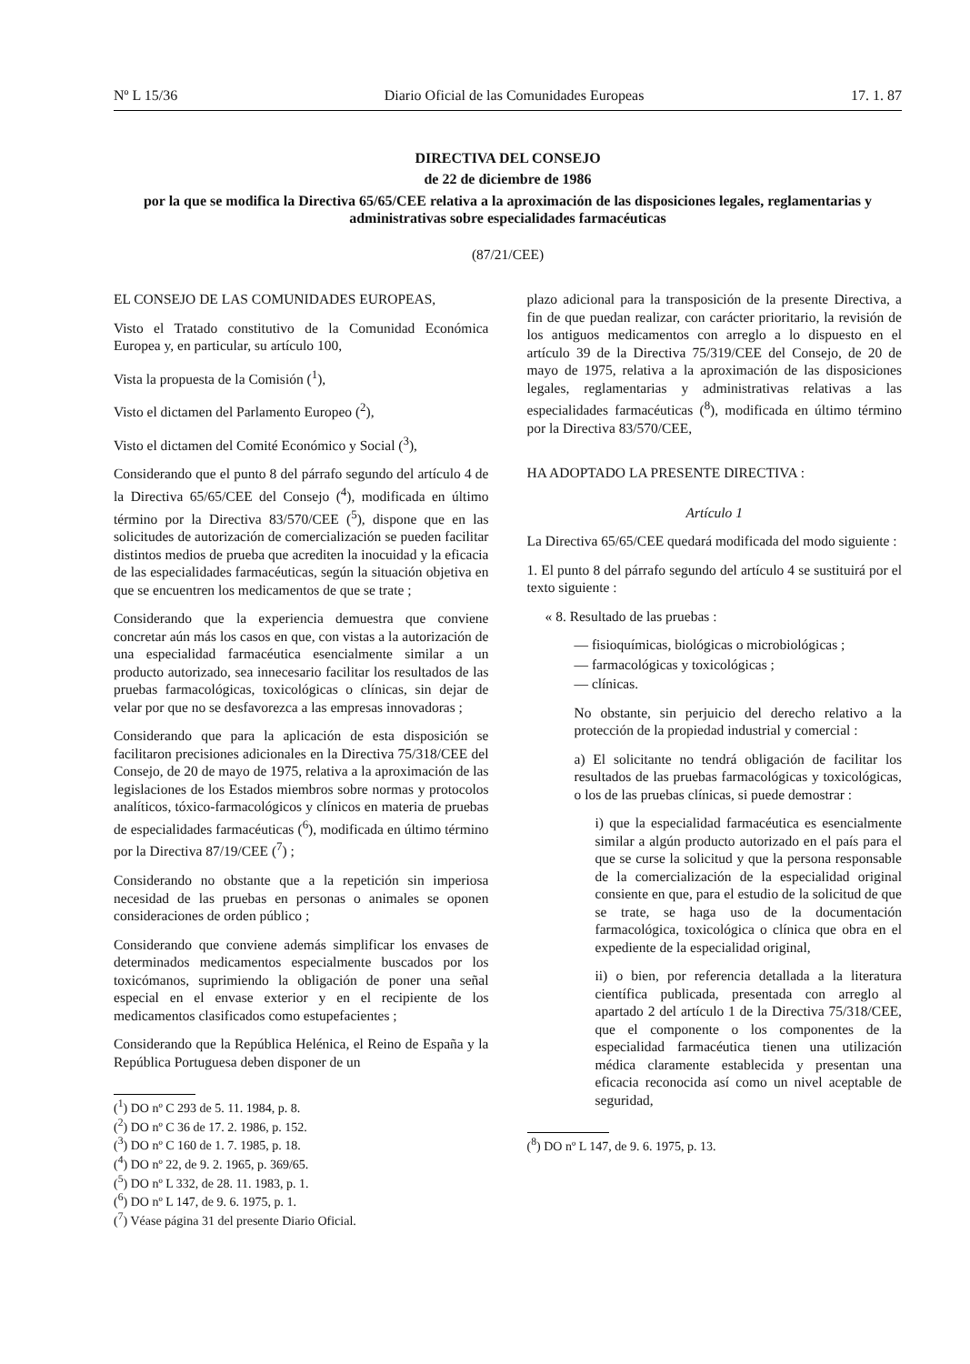Nº L 15/36 Diario Oficial de las Comunidades Europeas 17. 1. 87
DIRECTIVA DEL CONSEJO
de 22 de diciembre de 1986
por la que se modifica la Directiva 65/65/CEE relativa a la aproximación de las disposiciones legales, reglamentarias y administrativas sobre especialidades farmacéuticas
(87/21/CEE)
EL CONSEJO DE LAS COMUNIDADES EUROPEAS,
Visto el Tratado constitutivo de la Comunidad Económica Europea y, en particular, su artículo 100,
Vista la propuesta de la Comisión (<sup>1</sup>),
Visto el dictamen del Parlamento Europeo (<sup>2</sup>),
Visto el dictamen del Comité Económico y Social (<sup>3</sup>),
Considerando que el punto 8 del párrafo segundo del artículo 4 de la Directiva 65/65/CEE del Consejo (<sup>4</sup>), modificada en último término por la Directiva 83/570/CEE (<sup>5</sup>), dispone que en las solicitudes de autorización de comercialización se pueden facilitar distintos medios de prueba que acrediten la inocuidad y la eficacia de las especialidades farmacéuticas, según la situación objetiva en que se encuentren los medicamentos de que se trate ;
Considerando que la experiencia demuestra que conviene concretar aún más los casos en que, con vistas a la autorización de una especialidad farmacéutica esencialmente similar a un producto autorizado, sea innecesario facilitar los resultados de las pruebas farmacológicas, toxicológicas o clínicas, sin dejar de velar por que no se desfavorezca a las empresas innovadoras ;
Considerando que para la aplicación de esta disposición se facilitaron precisiones adicionales en la Directiva 75/318/CEE del Consejo, de 20 de mayo de 1975, relativa a la aproximación de las legislaciones de los Estados miembros sobre normas y protocolos analíticos, tóxico-farmacológicos y clínicos en materia de pruebas de especialidades farmacéuticas (<sup>6</sup>), modificada en último término por la Directiva 87/19/CEE (<sup>7</sup>) ;
Considerando no obstante que a la repetición sin imperiosa necesidad de las pruebas en personas o animales se oponen consideraciones de orden público ;
Considerando que conviene además simplificar los envases de determinados medicamentos especialmente buscados por los toxicómanos, suprimiendo la obligación de poner una señal especial en el envase exterior y en el recipiente de los medicamentos clasificados como estupefacientes ;
Considerando que la República Helénica, el Reino de España y la República Portuguesa deben disponer de un
(<sup>1</sup>) DO nº C 293 de 5. 11. 1984, p. 8.
(<sup>2</sup>) DO nº C 36 de 17. 2. 1986, p. 152.
(<sup>3</sup>) DO nº C 160 de 1. 7. 1985, p. 18.
(<sup>4</sup>) DO nº 22, de 9. 2. 1965, p. 369/65.
(<sup>5</sup>) DO nº L 332, de 28. 11. 1983, p. 1.
(<sup>6</sup>) DO nº L 147, de 9. 6. 1975, p. 1.
(<sup>7</sup>) Véase página 31 del presente Diario Oficial.
plazo adicional para la transposición de la presente Directiva, a fin de que puedan realizar, con carácter prioritario, la revisión de los antiguos medicamentos con arreglo a lo dispuesto en el artículo 39 de la Directiva 75/319/CEE del Consejo, de 20 de mayo de 1975, relativa a la aproximación de las disposiciones legales, reglamentarias y administrativas relativas a las especialidades farmacéuticas (<sup>8</sup>), modificada en último término por la Directiva 83/570/CEE,
HA ADOPTADO LA PRESENTE DIRECTIVA :
Artículo 1
La Directiva 65/65/CEE quedará modificada del modo siguiente :
1. El punto 8 del párrafo segundo del artículo 4 se sustituirá por el texto siguiente :
« 8. Resultado de las pruebas :
— fisioquímicas, biológicas o microbiológicas ;
— farmacológicas y toxicológicas ;
— clínicas.
No obstante, sin perjuicio del derecho relativo a la protección de la propiedad industrial y comercial :
a) El solicitante no tendrá obligación de facilitar los resultados de las pruebas farmacológicas y toxicológicas, o los de las pruebas clínicas, si puede demostrar :
i) que la especialidad farmacéutica es esencialmente similar a algún producto autorizado en el país para el que se curse la solicitud y que la persona responsable de la comercialización de la especialidad original consiente en que, para el estudio de la solicitud de que se trate, se haga uso de la documentación farmacológica, toxicológica o clínica que obra en el expediente de la especialidad original,
ii) o bien, por referencia detallada a la literatura científica publicada, presentada con arreglo al apartado 2 del artículo 1 de la Directiva 75/318/CEE, que el componente o los componentes de la especialidad farmacéutica tienen una utilización médica claramente establecida y presentan una eficacia reconocida así como un nivel aceptable de seguridad,
(<sup>8</sup>) DO nº L 147, de 9. 6. 1975, p. 13.